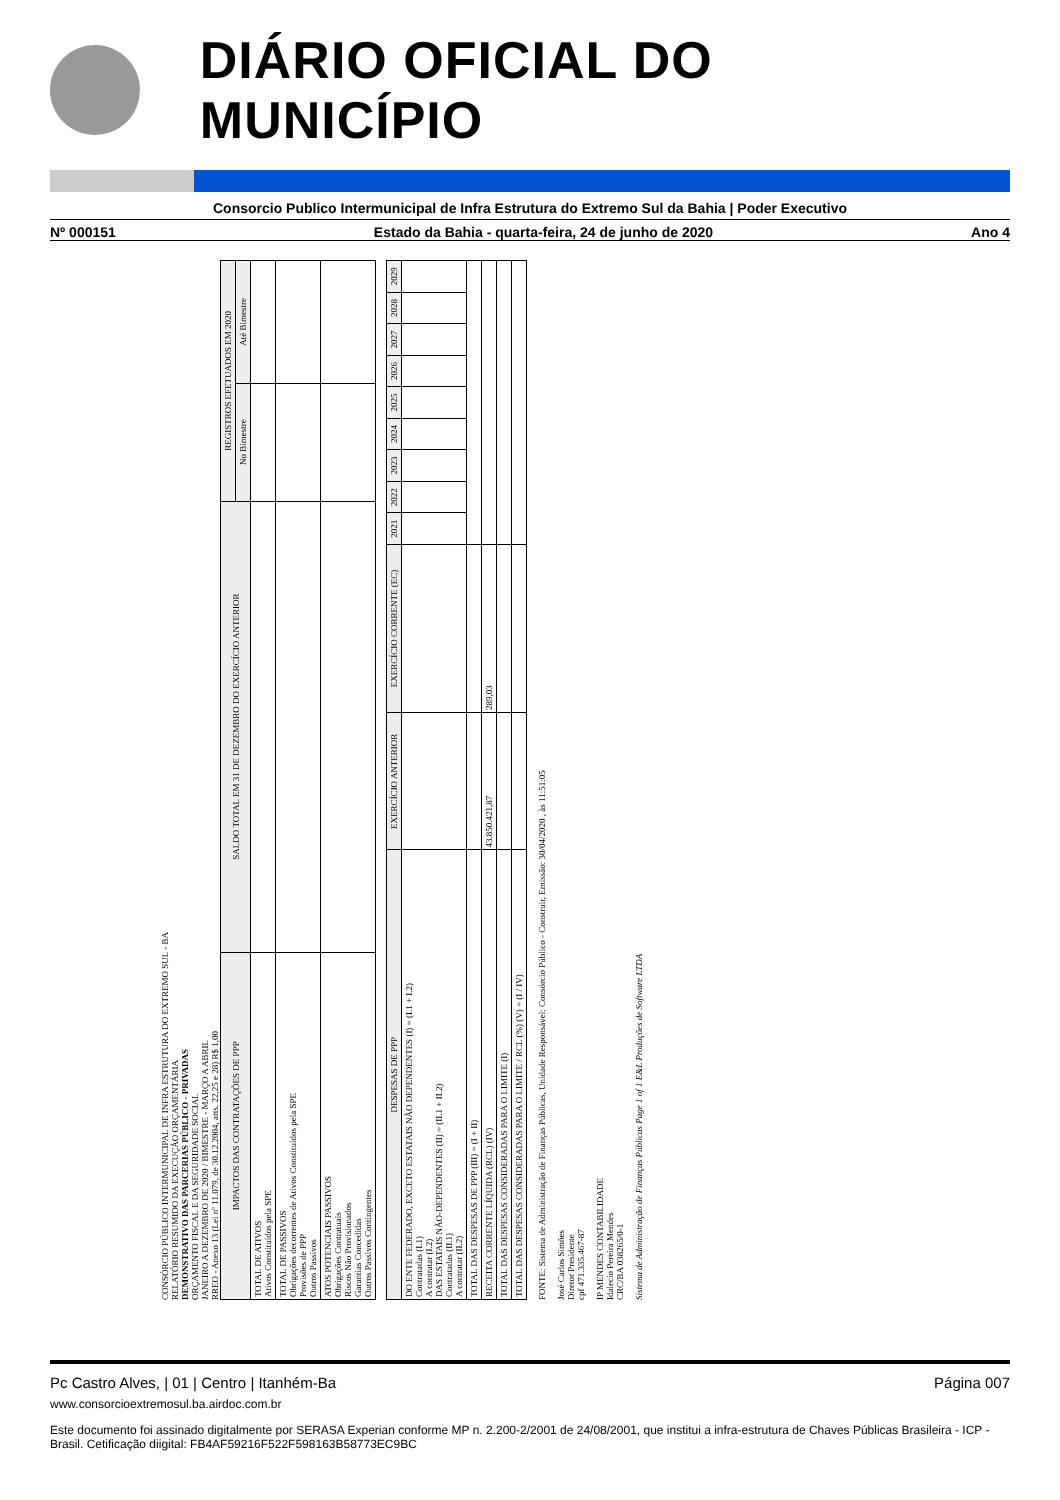DIÁRIO OFICIAL DO MUNICÍPIO
Consorcio Publico Intermunicipal de Infra Estrutura do Extremo Sul da Bahia | Poder Executivo
Nº 000151 Estado da Bahia - quarta-feira, 24 de junho de 2020 Ano 4
CONSÓRCIO PÚBLICO INTERMUNICIPAL DE INFRA ESTRUTURA DO EXTREMO SUL - BA
RELATÓRIO RESUMIDO DA EXECUÇÃO ORÇAMENTÁRIA
DEMONSTRATIVO DAS PARCERIAS PÚBLICO - PRIVADAS
ORÇAMENTO FISCAL E DA SEGURIDADE SOCIAL
JANEIRO A DEZEMBRO DE 2020 / BIMESTRE - MARÇO A ABRIL
RREO - Anexo 13 (Lei nº 11.079, de 30.12.2004, arts. 22,25 e 28) R$ 1,00
| IMPACTOS DAS CONTRATAÇÕES DE PPP | SALDO TOTAL EM 31 DE DEZEMBRO DO EXERCÍCIO ANTERIOR | REGISTROS EFETUADOS EM 2020 | |
| --- | --- | --- | --- |
| | | No Bimestre | Até Bimestre |
| TOTAL DE ATIVOS Ativos Constituídos pela SPE | | | |
| TOTAL DE PASSIVOS Obrigações decorrentes de Ativos Constituídos pela SPE Provisões de PPP Outros Passivos | | | |
| ATOS POTENCIAIS PASSIVOS Obrigações Contratuais Riscos Não Provisionados Garantias Concedidas Outros Passivos Contingentes | | | |
| DESPESAS DE PPP | EXERCÍCIO ANTERIOR | EXERCÍCIO CORRENTE (EC) | 2021 | 2022 | 2023 | 2024 | 2025 | 2026 | 2027 | 2028 | 2029 |
| --- | --- | --- | --- | --- | --- | --- | --- | --- | --- | --- | --- |
| DO ENTE FEDERADO, EXCETO ESTATAIS NÃO DEPENDENTES (I) = (I.1 + I.2) Contratadas (I.1) A contratar (I.2) DAS ESTATAIS NÃO-DEPENDENTES (II) = (II.1 + II.2) Contratadas (II.1) A contratar (II.2) | | | | | | | | | | | |
| TOTAL DAS DESPESAS DE PPP (III) = (I + II) | | | | | | | | | | | |
| RECEITA CORRENTE LÍQUIDA (RCL) (IV) | 43.850.421,87 | 289,03 | | | | | | | | | |
| TOTAL DAS DESPESAS CONSIDERADAS PARA O LIMITE (I) | | | | | | | | | | | |
| TOTAL DAS DESPESAS CONSIDERADAS PARA O LIMITE / RCL (%) (V) = (I / IV) | | | | | | | | | | | |
FONTE: Sistema de Administração de Finanças Públicas, Unidade Responsável: Consórcio Público - Construir, Emissão: 30/04/2020 , às 11:51:05
José Carlos Simões
Diretor Presidente
cpf 471.335.467-87
IP MENDES CONTABILIDADE
Idalecio Pereira Mendes
CRC/BA 038265/0-1
Sistema de Administração de Finanças Públicas Page 1 of 1 E&L Produções de Software LTDA
Pc Castro Alves, | 01 | Centro | Itanhém-Ba Página 007
www.consorcioextremosul.ba.airdoc.com.br
Este documento foi assinado digitalmente por SERASA Experian conforme MP n. 2.200-2/2001 de 24/08/2001, que institui a infra-estrutura de Chaves Públicas Brasileira - ICP - Brasil. Cetificação diigital: FB4AF59216F522F598163B58773EC9BC